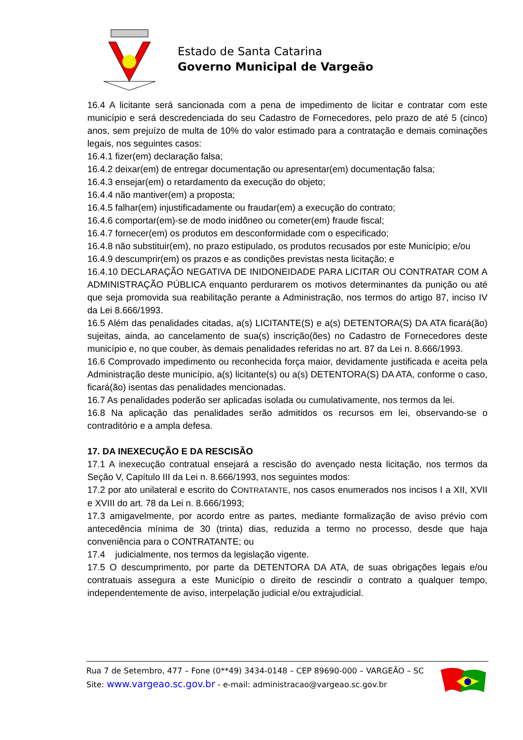Estado de Santa Catarina
Governo Municipal de Vargeão
16.4 A licitante será sancionada com a pena de impedimento de licitar e contratar com este município e será descredenciada do seu Cadastro de Fornecedores, pelo prazo de até 5 (cinco) anos, sem prejuízo de multa de 10% do valor estimado para a contratação e demais cominações legais, nos seguintes casos:
16.4.1 fizer(em) declaração falsa;
16.4.2 deixar(em) de entregar documentação ou apresentar(em) documentação falsa;
16.4.3 ensejar(em) o retardamento da execução do objeto;
16.4.4 não mantiver(em) a proposta;
16.4.5 falhar(em) injustificadamente ou fraudar(em) a execução do contrato;
16.4.6 comportar(em)-se de modo inidôneo ou cometer(em) fraude fiscal;
16.4.7 fornecer(em) os produtos em desconformidade com o especificado;
16.4.8 não substituir(em), no prazo estipulado, os produtos recusados por este Município; e/ou
16.4.9 descumprir(em) os prazos e as condições previstas nesta licitação; e
16.4.10 DECLARAÇÃO NEGATIVA DE INIDONEIDADE PARA LICITAR OU CONTRATAR COM A ADMINISTRAÇÃO PÚBLICA enquanto perdurarem os motivos determinantes da punição ou até que seja promovida sua reabilitação perante a Administração, nos termos do artigo 87, inciso IV da Lei 8.666/1993.
16.5 Além das penalidades citadas, a(s) LICITANTE(S) e a(s) DETENTORA(S) DA ATA ficará(ão) sujeitas, ainda, ao cancelamento de sua(s) inscrição(ões) no Cadastro de Fornecedores deste município e, no que couber, às demais penalidades referidas no art. 87 da Lei n. 8.666/1993.
16.6 Comprovado impedimento ou reconhecida força maior, devidamente justificada e aceita pela Administração deste município, a(s) licitante(s) ou a(s) DETENTORA(S) DA ATA, conforme o caso, ficará(ão) isentas das penalidades mencionadas.
16.7 As penalidades poderão ser aplicadas isolada ou cumulativamente, nos termos da lei.
16.8 Na aplicação das penalidades serão admitidos os recursos em lei, observando-se o contraditório e a ampla defesa.
17. DA INEXECUÇÃO E DA RESCISÃO
17.1 A inexecução contratual ensejará a rescisão do avençado nesta licitação, nos termos da Seção V, Capítulo III da Lei n. 8.666/1993, nos seguintes modos:
17.2 por ato unilateral e escrito do CONTRATANTE, nos casos enumerados nos incisos I a XII, XVII e XVIII do art. 78 da Lei n. 8.666/1993;
17.3 amigavelmente, por acordo entre as partes, mediante formalização de aviso prévio com antecedência mínima de 30 (trinta) dias, reduzida a termo no processo, desde que haja conveniência para o CONTRATANTE; ou
17.4 judicialmente, nos termos da legislação vigente.
17.5 O descumprimento, por parte da DETENTORA DA ATA, de suas obrigações legais e/ou contratuais assegura a este Município o direito de rescindir o contrato a qualquer tempo, independentemente de aviso, interpelação judicial e/ou extrajudicial.
Rua 7 de Setembro, 477 – Fone (0**49) 3434-0148 – CEP 89690-000 – VARGEÃO – SC
Site: www.vargeao.sc.gov.br - e-mail: administracao@vargeao.sc.gov.br